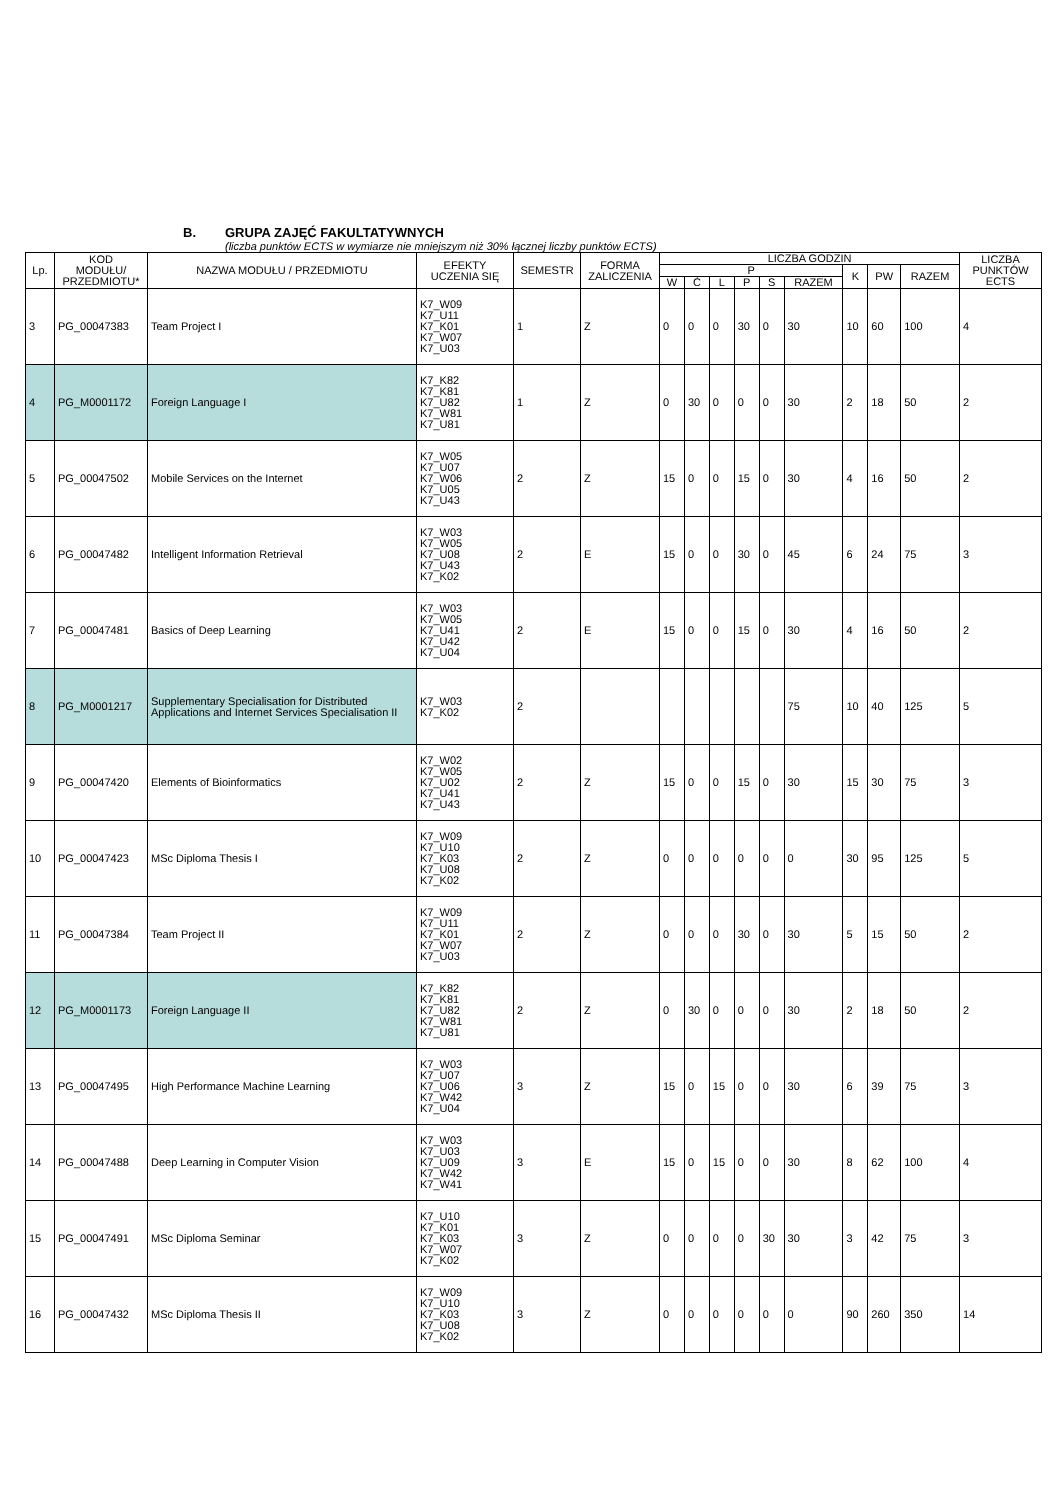B. GRUPA ZAJĘĆ FAKULTATYWNYCH
(liczba punktów ECTS w wymiarze nie mniejszym niż 30% łącznej liczby punktów ECTS)
| Lp. | KOD MODUŁU/ PRZEDMIOTU* | NAZWA MODUŁU / PRZEDMIOTU | EFEKTY UCZENIA SIĘ | SEMESTR | FORMA ZALICZENIA | LICZBA GODZIN | | | | | | | | | LICZBA PUNKTÓW ECTS |
| --- | --- | --- | --- | --- | --- | --- | --- | --- | --- | --- | --- | --- | --- | --- | --- |
| | | | | | | P | | | | | | K | PW | RAZEM | |
| | | | | | | W | Ć | L | P | S | RAZEM | | | | |
| 3 | PG_00047383 | Team Project I | K7_W09 K7_U11 K7_K01 K7_W07 K7_U03 | 1 | Z | 0 | 0 | 0 | 30 | 0 | 30 | 10 | 60 | 100 | 4 |
| 4 | PG_M0001172 | Foreign Language I | K7_K82 K7_K81 K7_U82 K7_W81 K7_U81 | 1 | Z | 0 | 30 | 0 | 0 | 0 | 30 | 2 | 18 | 50 | 2 |
| 5 | PG_00047502 | Mobile Services on the Internet | K7_W05 K7_U07 K7_W06 K7_U05 K7_U43 | 2 | Z | 15 | 0 | 0 | 15 | 0 | 30 | 4 | 16 | 50 | 2 |
| 6 | PG_00047482 | Intelligent Information Retrieval | K7_W03 K7_W05 K7_U08 K7_U43 K7_K02 | 2 | E | 15 | 0 | 0 | 30 | 0 | 45 | 6 | 24 | 75 | 3 |
| 7 | PG_00047481 | Basics of Deep Learning | K7_W03 K7_W05 K7_U41 K7_U42 K7_U04 | 2 | E | 15 | 0 | 0 | 15 | 0 | 30 | 4 | 16 | 50 | 2 |
| 8 | PG_M0001217 | Supplementary Specialisation for Distributed Applications and Internet Services Specialisation II | K7_W03 K7_K02 | 2 | | | | | | | 75 | 10 | 40 | 125 | 5 |
| 9 | PG_00047420 | Elements of Bioinformatics | K7_W02 K7_W05 K7_U02 K7_U41 K7_U43 | 2 | Z | 15 | 0 | 0 | 15 | 0 | 30 | 15 | 30 | 75 | 3 |
| 10 | PG_00047423 | MSc Diploma Thesis I | K7_W09 K7_U10 K7_K03 K7_U08 K7_K02 | 2 | Z | 0 | 0 | 0 | 0 | 0 | 0 | 30 | 95 | 125 | 5 |
| 11 | PG_00047384 | Team Project II | K7_W09 K7_U11 K7_K01 K7_W07 K7_U03 | 2 | Z | 0 | 0 | 0 | 30 | 0 | 30 | 5 | 15 | 50 | 2 |
| 12 | PG_M0001173 | Foreign Language II | K7_K82 K7_K81 K7_U82 K7_W81 K7_U81 | 2 | Z | 0 | 30 | 0 | 0 | 0 | 30 | 2 | 18 | 50 | 2 |
| 13 | PG_00047495 | High Performance Machine Learning | K7_W03 K7_U07 K7_U06 K7_W42 K7_U04 | 3 | Z | 15 | 0 | 15 | 0 | 0 | 30 | 6 | 39 | 75 | 3 |
| 14 | PG_00047488 | Deep Learning in Computer Vision | K7_W03 K7_U03 K7_U09 K7_W42 K7_W41 | 3 | E | 15 | 0 | 15 | 0 | 0 | 30 | 8 | 62 | 100 | 4 |
| 15 | PG_00047491 | MSc Diploma Seminar | K7_U10 K7_K01 K7_K03 K7_W07 K7_K02 | 3 | Z | 0 | 0 | 0 | 0 | 30 | 30 | 3 | 42 | 75 | 3 |
| 16 | PG_00047432 | MSc Diploma Thesis II | K7_W09 K7_U10 K7_K03 K7_U08 K7_K02 | 3 | Z | 0 | 0 | 0 | 0 | 0 | 0 | 90 | 260 | 350 | 14 |